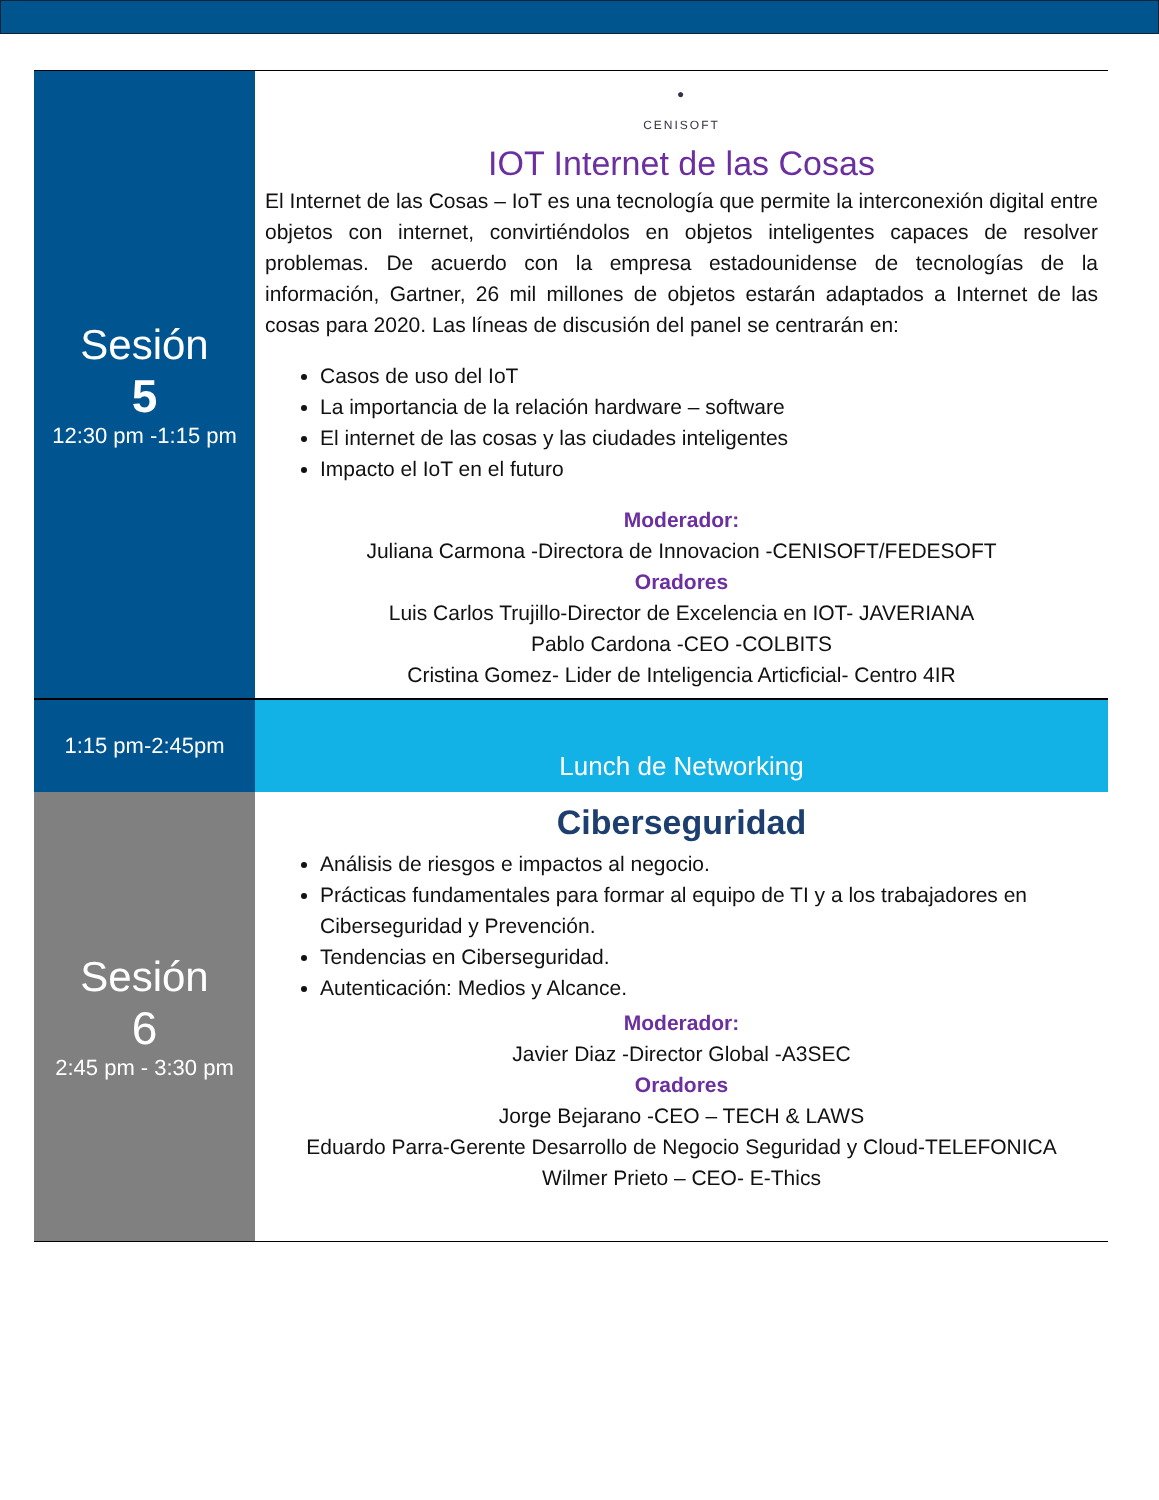| Sesión 5 12:30 pm -1:15 pm | ● CENISOFT IOT Internet de las Cosas El Internet de las Cosas – IoT es una tecnología que permite la interconexión digital entre objetos con internet, convirtiéndolos en objetos inteligentes capaces de resolver problemas. De acuerdo con la empresa estadounidense de tecnologías de la información, Gartner, 26 mil millones de objetos estarán adaptados a Internet de las cosas para 2020. Las líneas de discusión del panel se centrarán en: Casos de uso del IoT La importancia de la relación hardware – software El internet de las cosas y las ciudades inteligentes Impacto el IoT en el futuro Moderador: Juliana Carmona -Directora de Innovacion -CENISOFT/FEDESOFT Oradores Luis Carlos Trujillo-Director de Excelencia en IOT- JAVERIANA Pablo Cardona -CEO -COLBITS Cristina Gomez- Lider de Inteligencia Articficial- Centro 4IR |
| 1:15 pm-2:45pm | Lunch de Networking |
| Sesión 6 2:45 pm - 3:30 pm | Ciberseguridad Análisis de riesgos e impactos al negocio. Prácticas fundamentales para formar al equipo de TI y a los trabajadores en Ciberseguridad y Prevención. Tendencias en Ciberseguridad. Autenticación: Medios y Alcance. Moderador: Javier Diaz -Director Global -A3SEC Oradores Jorge Bejarano -CEO – TECH & LAWS Eduardo Parra-Gerente Desarrollo de Negocio Seguridad y Cloud-TELEFONICA Wilmer Prieto – CEO- E-Thics |